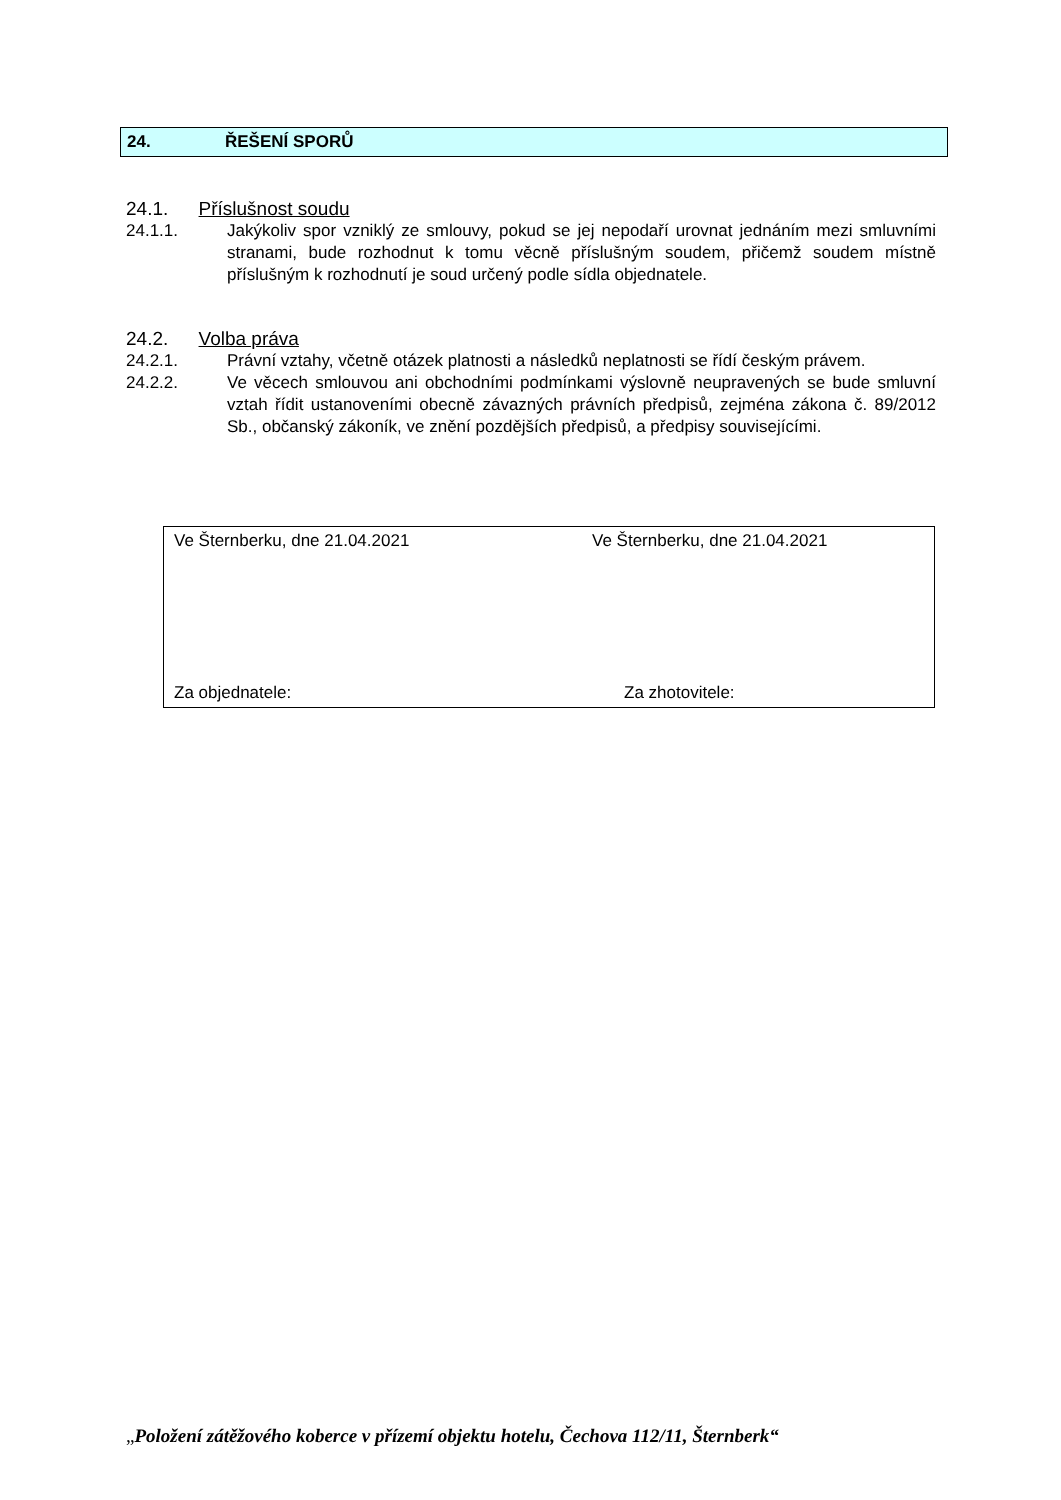24. ŘEŠENÍ SPORŮ
24.1. Příslušnost soudu
24.1.1. Jakýkoliv spor vzniklý ze smlouvy, pokud se jej nepodaří urovnat jednáním mezi smluvními stranami, bude rozhodnut k tomu věcně příslušným soudem, přičemž soudem místně příslušným k rozhodnutí je soud určený podle sídla objednatele.
24.2. Volba práva
24.2.1. Právní vztahy, včetně otázek platnosti a následků neplatnosti se řídí českým právem.
24.2.2. Ve věcech smlouvou ani obchodními podmínkami výslovně neupravených se bude smluvní vztah řídit ustanoveními obecně závazných právních předpisů, zejména zákona č. 89/2012 Sb., občanský zákoník, ve znění pozdějších předpisů, a předpisy souvisejícími.
Ve Šternberku, dne 21.04.2021 Ve Šternberku, dne 21.04.2021
Za objednatele: Za zhotovitele:
„Položení zátěžového koberce v přízemí objektu hotelu, Čechova 112/11, Šternberk“